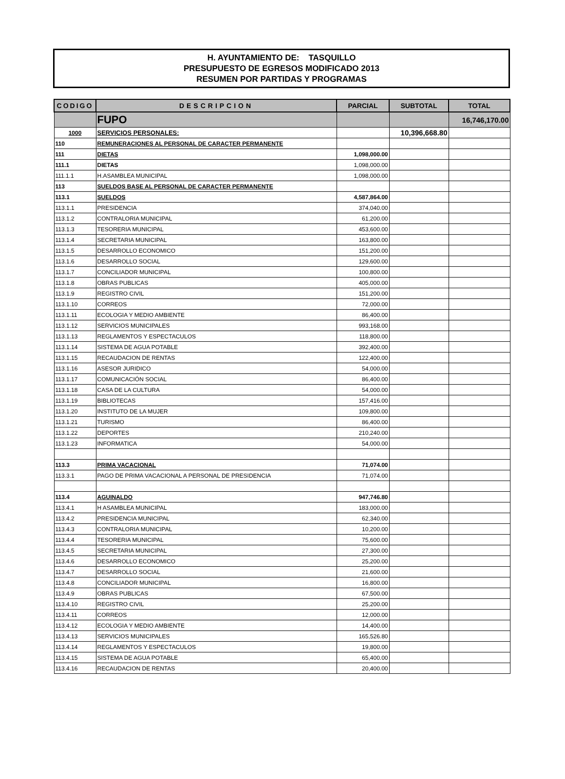H. AYUNTAMIENTO DE: TASQUILLO
PRESUPUESTO DE EGRESOS MODIFICADO 2013
RESUMEN POR PARTIDAS Y PROGRAMAS
| CODIGO | DESCRIPCION | PARCIAL | SUBTOTAL | TOTAL |
| --- | --- | --- | --- | --- |
| | FUPO | | | 16,746,170.00 |
| 1000 | SERVICIOS PERSONALES: | | 10,396,668.80 | |
| 110 | REMUNERACIONES AL PERSONAL DE CARACTER PERMANENTE | | | |
| 111 | DIETAS | 1,098,000.00 | | |
| 111.1 | DIETAS | 1,098,000.00 | | |
| 111.1.1 | H.ASAMBLEA MUNICIPAL | 1,098,000.00 | | |
| 113 | SUELDOS BASE AL PERSONAL DE CARACTER PERMANENTE | | | |
| 113.1 | SUELDOS | 4,587,864.00 | | |
| 113.1.1 | PRESIDENCIA | 374,040.00 | | |
| 113.1.2 | CONTRALORIA MUNICIPAL | 61,200.00 | | |
| 113.1.3 | TESORERIA MUNICIPAL | 453,600.00 | | |
| 113.1.4 | SECRETARIA MUNICIPAL | 163,800.00 | | |
| 113.1.5 | DESARROLLO ECONOMICO | 151,200.00 | | |
| 113.1.6 | DESARROLLO SOCIAL | 129,600.00 | | |
| 113.1.7 | CONCILIADOR MUNICIPAL | 100,800.00 | | |
| 113.1.8 | OBRAS PUBLICAS | 405,000.00 | | |
| 113.1.9 | REGISTRO CIVIL | 151,200.00 | | |
| 113.1.10 | CORREOS | 72,000.00 | | |
| 113.1.11 | ECOLOGIA Y MEDIO AMBIENTE | 86,400.00 | | |
| 113.1.12 | SERVICIOS MUNICIPALES | 993,168.00 | | |
| 113.1.13 | REGLAMENTOS Y ESPECTACULOS | 118,800.00 | | |
| 113.1.14 | SISTEMA DE AGUA POTABLE | 392,400.00 | | |
| 113.1.15 | RECAUDACION DE RENTAS | 122,400.00 | | |
| 113.1.16 | ASESOR JURIDICO | 54,000.00 | | |
| 113.1.17 | COMUNICACIÓN SOCIAL | 86,400.00 | | |
| 113.1.18 | CASA DE LA CULTURA | 54,000.00 | | |
| 113.1.19 | BIBLIOTECAS | 157,416.00 | | |
| 113.1.20 | INSTITUTO DE LA MUJER | 109,800.00 | | |
| 113.1.21 | TURISMO | 86,400.00 | | |
| 113.1.22 | DEPORTES | 210,240.00 | | |
| 113.1.23 | INFORMATICA | 54,000.00 | | |
| 113.3 | PRIMA VACACIONAL | 71,074.00 | | |
| 113.3.1 | PAGO DE PRIMA VACACIONAL A PERSONAL DE PRESIDENCIA | 71,074.00 | | |
| 113.4 | AGUINALDO | 947,746.80 | | |
| 113.4.1 | H ASAMBLEA MUNICIPAL | 183,000.00 | | |
| 113.4.2 | PRESIDENCIA MUNICIPAL | 62,340.00 | | |
| 113.4.3 | CONTRALORIA MUNICIPAL | 10,200.00 | | |
| 113.4.4 | TESORERIA MUNICIPAL | 75,600.00 | | |
| 113.4.5 | SECRETARIA MUNICIPAL | 27,300.00 | | |
| 113.4.6 | DESARROLLO ECONOMICO | 25,200.00 | | |
| 113.4.7 | DESARROLLO SOCIAL | 21,600.00 | | |
| 113.4.8 | CONCILIADOR MUNICIPAL | 16,800.00 | | |
| 113.4.9 | OBRAS PUBLICAS | 67,500.00 | | |
| 113.4.10 | REGISTRO CIVIL | 25,200.00 | | |
| 113.4.11 | CORREOS | 12,000.00 | | |
| 113.4.12 | ECOLOGIA Y MEDIO AMBIENTE | 14,400.00 | | |
| 113.4.13 | SERVICIOS MUNICIPALES | 165,526.80 | | |
| 113.4.14 | REGLAMENTOS Y ESPECTACULOS | 19,800.00 | | |
| 113.4.15 | SISTEMA DE AGUA POTABLE | 65,400.00 | | |
| 113.4.16 | RECAUDACION DE RENTAS | 20,400.00 | | |